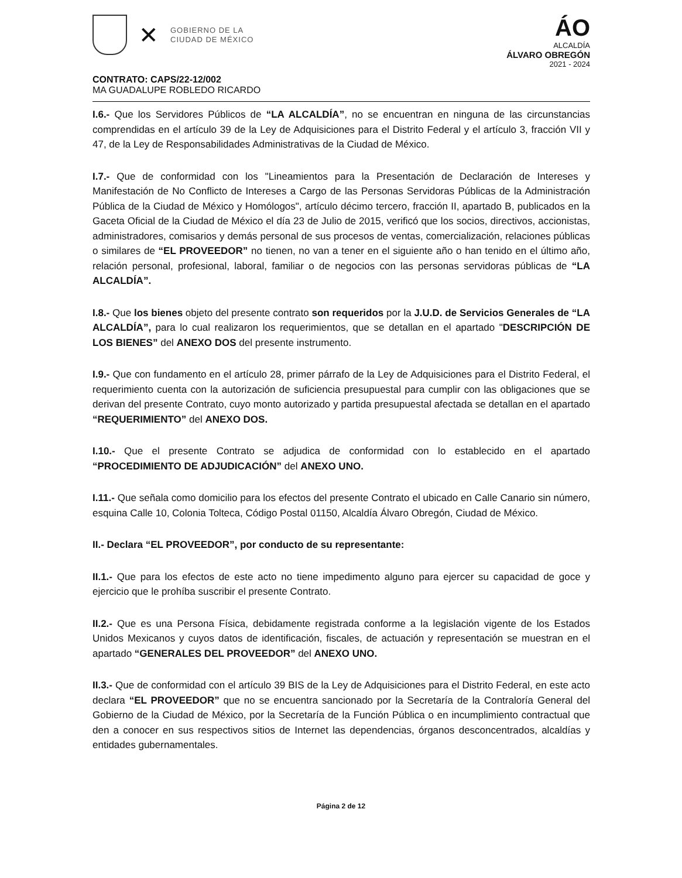✕
GOBIERNO DE LA
CIUDAD DE MÉXICO
ÁO
ALCALDÍA
ÁLVARO OBREGÓN
2021 - 2024
CONTRATO: CAPS/22-12/002
MA GUADALUPE ROBLEDO RICARDO
I.6.- Que los Servidores Públicos de “LA ALCALDÍA”, no se encuentran en ninguna de las circunstancias comprendidas en el artículo 39 de la Ley de Adquisiciones para el Distrito Federal y el artículo 3, fracción VII y 47, de la Ley de Responsabilidades Administrativas de la Ciudad de México.
I.7.- Que de conformidad con los "Lineamientos para la Presentación de Declaración de Intereses y Manifestación de No Conflicto de Intereses a Cargo de las Personas Servidoras Públicas de la Administración Pública de la Ciudad de México y Homólogos", artículo décimo tercero, fracción II, apartado B, publicados en la Gaceta Oficial de la Ciudad de México el día 23 de Julio de 2015, verificó que los socios, directivos, accionistas, administradores, comisarios y demás personal de sus procesos de ventas, comercialización, relaciones públicas o similares de “EL PROVEEDOR” no tienen, no van a tener en el siguiente año o han tenido en el último año, relación personal, profesional, laboral, familiar o de negocios con las personas servidoras públicas de “LA ALCALDÍA”.
I.8.- Que los bienes objeto del presente contrato son requeridos por la J.U.D. de Servicios Generales de “LA ALCALDÍA”, para lo cual realizaron los requerimientos, que se detallan en el apartado "DESCRIPCIÓN DE LOS BIENES” del ANEXO DOS del presente instrumento.
I.9.- Que con fundamento en el artículo 28, primer párrafo de la Ley de Adquisiciones para el Distrito Federal, el requerimiento cuenta con la autorización de suficiencia presupuestal para cumplir con las obligaciones que se derivan del presente Contrato, cuyo monto autorizado y partida presupuestal afectada se detallan en el apartado “REQUERIMIENTO” del ANEXO DOS.
I.10.- Que el presente Contrato se adjudica de conformidad con lo establecido en el apartado “PROCEDIMIENTO DE ADJUDICACIÓN” del ANEXO UNO.
I.11.- Que señala como domicilio para los efectos del presente Contrato el ubicado en Calle Canario sin número, esquina Calle 10, Colonia Tolteca, Código Postal 01150, Alcaldía Álvaro Obregón, Ciudad de México.
II.- Declara “EL PROVEEDOR”, por conducto de su representante:
II.1.- Que para los efectos de este acto no tiene impedimento alguno para ejercer su capacidad de goce y ejercicio que le prohíba suscribir el presente Contrato.
II.2.- Que es una Persona Física, debidamente registrada conforme a la legislación vigente de los Estados Unidos Mexicanos y cuyos datos de identificación, fiscales, de actuación y representación se muestran en el apartado “GENERALES DEL PROVEEDOR” del ANEXO UNO.
II.3.- Que de conformidad con el artículo 39 BIS de la Ley de Adquisiciones para el Distrito Federal, en este acto declara “EL PROVEEDOR” que no se encuentra sancionado por la Secretaría de la Contraloría General del Gobierno de la Ciudad de México, por la Secretaría de la Función Pública o en incumplimiento contractual que den a conocer en sus respectivos sitios de Internet las dependencias, órganos desconcentrados, alcaldías y entidades gubernamentales.
Página 2 de 12